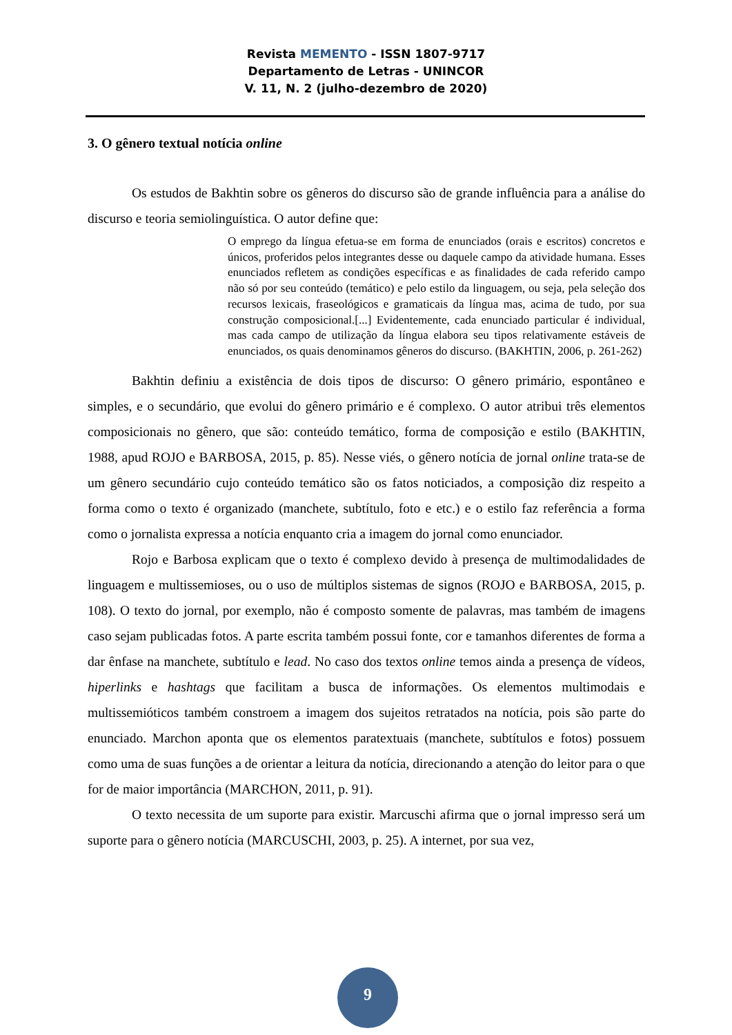Revista MEMENTO - ISSN 1807-9717
Departamento de Letras - UNINCOR
V. 11, N. 2 (julho-dezembro de 2020)
3. O gênero textual notícia online
Os estudos de Bakhtin sobre os gêneros do discurso são de grande influência para a análise do discurso e teoria semiolinguística. O autor define que:
O emprego da língua efetua-se em forma de enunciados (orais e escritos) concretos e únicos, proferidos pelos integrantes desse ou daquele campo da atividade humana. Esses enunciados refletem as condições específicas e as finalidades de cada referido campo não só por seu conteúdo (temático) e pelo estilo da linguagem, ou seja, pela seleção dos recursos lexicais, fraseológicos e gramaticais da língua mas, acima de tudo, por sua construção composicional.[...] Evidentemente, cada enunciado particular é individual, mas cada campo de utilização da língua elabora seu tipos relativamente estáveis de enunciados, os quais denominamos gêneros do discurso. (BAKHTIN, 2006, p. 261-262)
Bakhtin definiu a existência de dois tipos de discurso: O gênero primário, espontâneo e simples, e o secundário, que evolui do gênero primário e é complexo. O autor atribui três elementos composicionais no gênero, que são: conteúdo temático, forma de composição e estilo (BAKHTIN, 1988, apud ROJO e BARBOSA, 2015, p. 85). Nesse viés, o gênero notícia de jornal online trata-se de um gênero secundário cujo conteúdo temático são os fatos noticiados, a composição diz respeito a forma como o texto é organizado (manchete, subtítulo, foto e etc.) e o estilo faz referência a forma como o jornalista expressa a notícia enquanto cria a imagem do jornal como enunciador.
Rojo e Barbosa explicam que o texto é complexo devido à presença de multimodalidades de linguagem e multissemioses, ou o uso de múltiplos sistemas de signos (ROJO e BARBOSA, 2015, p. 108). O texto do jornal, por exemplo, não é composto somente de palavras, mas também de imagens caso sejam publicadas fotos. A parte escrita também possui fonte, cor e tamanhos diferentes de forma a dar ênfase na manchete, subtítulo e lead. No caso dos textos online temos ainda a presença de vídeos, hiperlinks e hashtags que facilitam a busca de informações. Os elementos multimodais e multissemióticos também constroem a imagem dos sujeitos retratados na notícia, pois são parte do enunciado. Marchon aponta que os elementos paratextuais (manchete, subtítulos e fotos) possuem como uma de suas funções a de orientar a leitura da notícia, direcionando a atenção do leitor para o que for de maior importância (MARCHON, 2011, p. 91).
O texto necessita de um suporte para existir. Marcuschi afirma que o jornal impresso será um suporte para o gênero notícia (MARCUSCHI, 2003, p. 25). A internet, por sua vez,
9